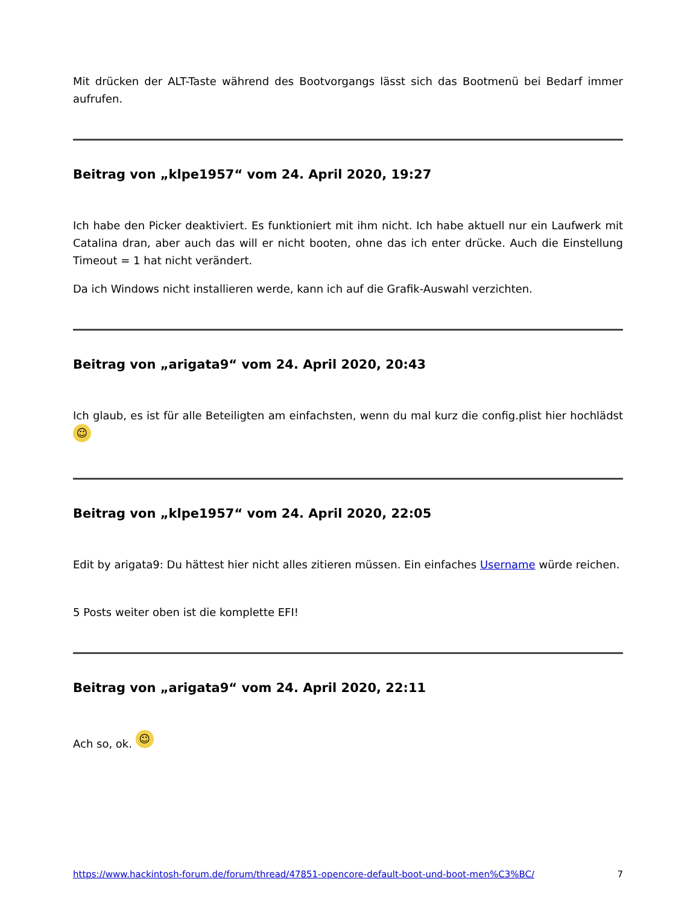Mit drücken der ALT-Taste während des Bootvorgangs lässt sich das Bootmenü bei Bedarf immer aufrufen.
Beitrag von „klpe1957“ vom 24. April 2020, 19:27
Ich habe den Picker deaktiviert. Es funktioniert mit ihm nicht. Ich habe aktuell nur ein Laufwerk mit Catalina dran, aber auch das will er nicht booten, ohne das ich enter drücke. Auch die Einstellung Timeout = 1 hat nicht verändert.
Da ich Windows nicht installieren werde, kann ich auf die Grafik-Auswahl verzichten.
Beitrag von „arigata9“ vom 24. April 2020, 20:43
Ich glaub, es ist für alle Beteiligten am einfachsten, wenn du mal kurz die config.plist hier hochlädst ☺
Beitrag von „klpe1957“ vom 24. April 2020, 22:05
Edit by arigata9: Du hättest hier nicht alles zitieren müssen. Ein einfaches Username würde reichen.
5 Posts weiter oben ist die komplette EFI!
Beitrag von „arigata9“ vom 24. April 2020, 22:11
Ach so, ok. ☺
https://www.hackintosh-forum.de/forum/thread/47851-opencore-default-boot-und-boot-men%C3%BC/ 7